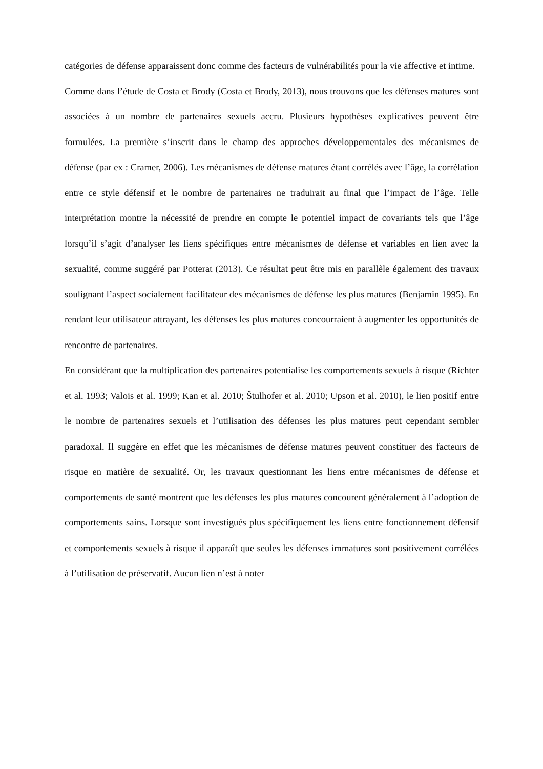catégories de défense apparaissent donc comme des facteurs de vulnérabilités pour la vie affective et intime.
Comme dans l’étude de Costa et Brody (Costa et Brody, 2013), nous trouvons que les défenses matures sont associées à un nombre de partenaires sexuels accru. Plusieurs hypothèses explicatives peuvent être formulées. La première s’inscrit dans le champ des approches développementales des mécanismes de défense (par ex : Cramer, 2006). Les mécanismes de défense matures étant corrélés avec l’âge, la corrélation entre ce style défensif et le nombre de partenaires ne traduirait au final que l’impact de l’âge. Telle interprétation montre la nécessité de prendre en compte le potentiel impact de covariants tels que l’âge lorsqu’il s’agit d’analyser les liens spécifiques entre mécanismes de défense et variables en lien avec la sexualité, comme suggéré par Potterat (2013). Ce résultat peut être mis en parallèle également des travaux soulignant l’aspect socialement facilitateur des mécanismes de défense les plus matures (Benjamin 1995). En rendant leur utilisateur attrayant, les défenses les plus matures concourraient à augmenter les opportunités de rencontre de partenaires.
En considérant que la multiplication des partenaires potentialise les comportements sexuels à risque (Richter et al. 1993; Valois et al. 1999; Kan et al. 2010; Štulhofer et al. 2010; Upson et al. 2010), le lien positif entre le nombre de partenaires sexuels et l’utilisation des défenses les plus matures peut cependant sembler paradoxal. Il suggère en effet que les mécanismes de défense matures peuvent constituer des facteurs de risque en matière de sexualité. Or, les travaux questionnant les liens entre mécanismes de défense et comportements de santé montrent que les défenses les plus matures concourent généralement à l’adoption de comportements sains. Lorsque sont investigués plus spécifiquement les liens entre fonctionnement défensif et comportements sexuels à risque il apparaît que seules les défenses immatures sont positivement corrélées à l’utilisation de préservatif. Aucun lien n’est à noter